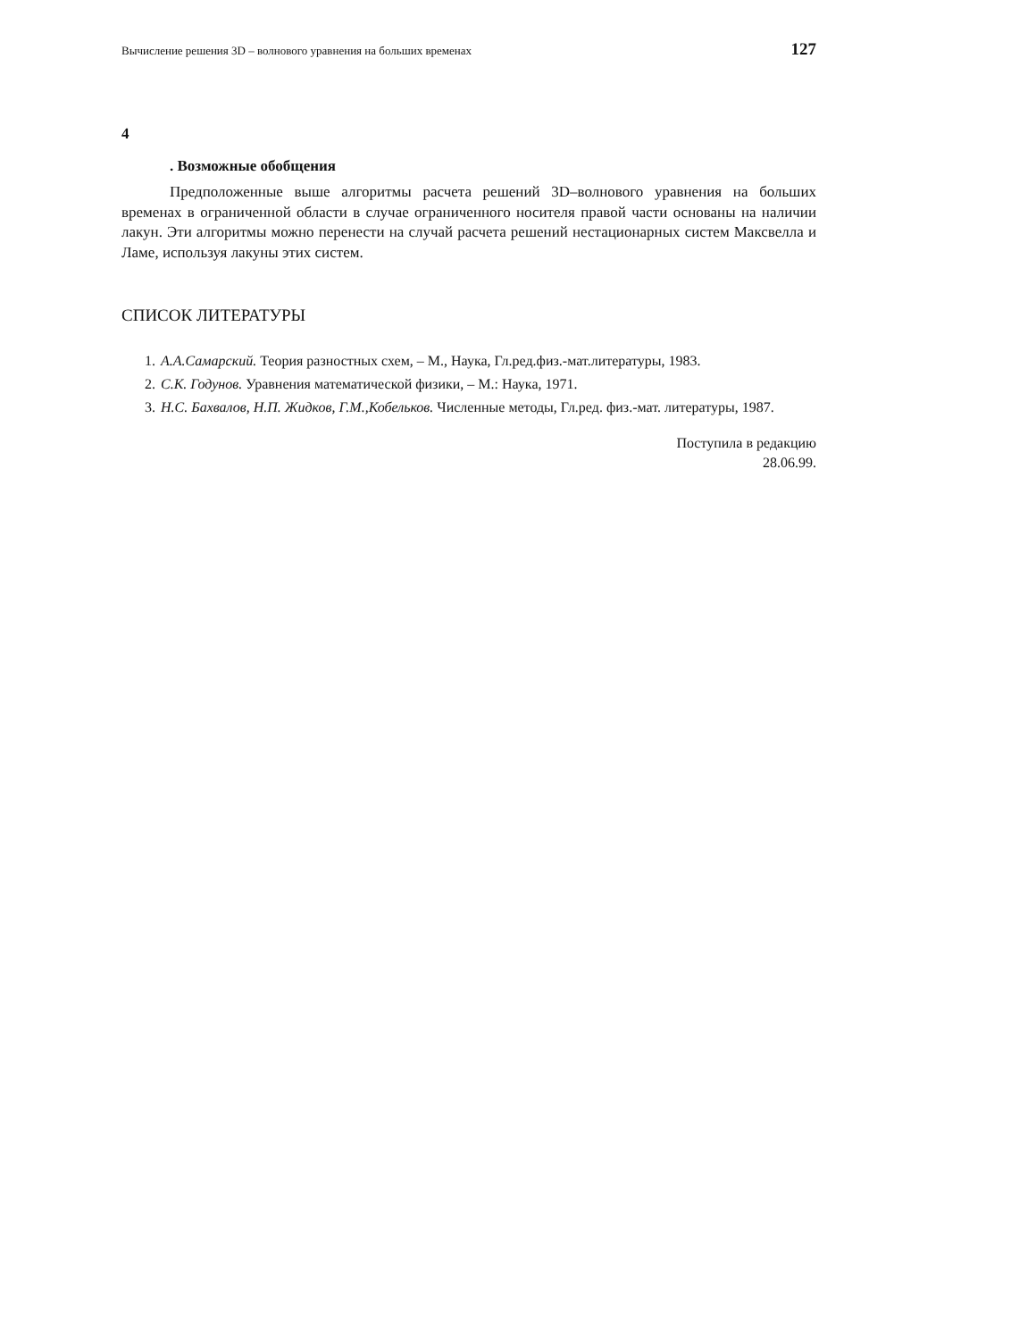Вычисление решения 3D – волнового уравнения на больших временах 127
4
. Возможные обобщения
Предположенные выше алгоритмы расчета решений 3D–волнового уравнения на больших временах в ограниченной области в случае ограниченного носителя правой части основаны на наличии лакун. Эти алгоритмы можно перенести на случай расчета решений нестационарных систем Максвелла и Ламе, используя лакуны этих систем.
СПИСОК ЛИТЕРАТУРЫ
1. А.А.Самарский. Теория разностных схем, – М., Наука, Гл.ред.физ.-мат.литературы, 1983.
2. С.К. Годунов. Уравнения математической физики, – М.: Наука, 1971.
3. Н.С. Бахвалов, Н.П. Жидков, Г.М.,Кобельков. Численные методы, Гл.ред. физ.-мат. литературы, 1987.
Поступила в редакцию
28.06.99.